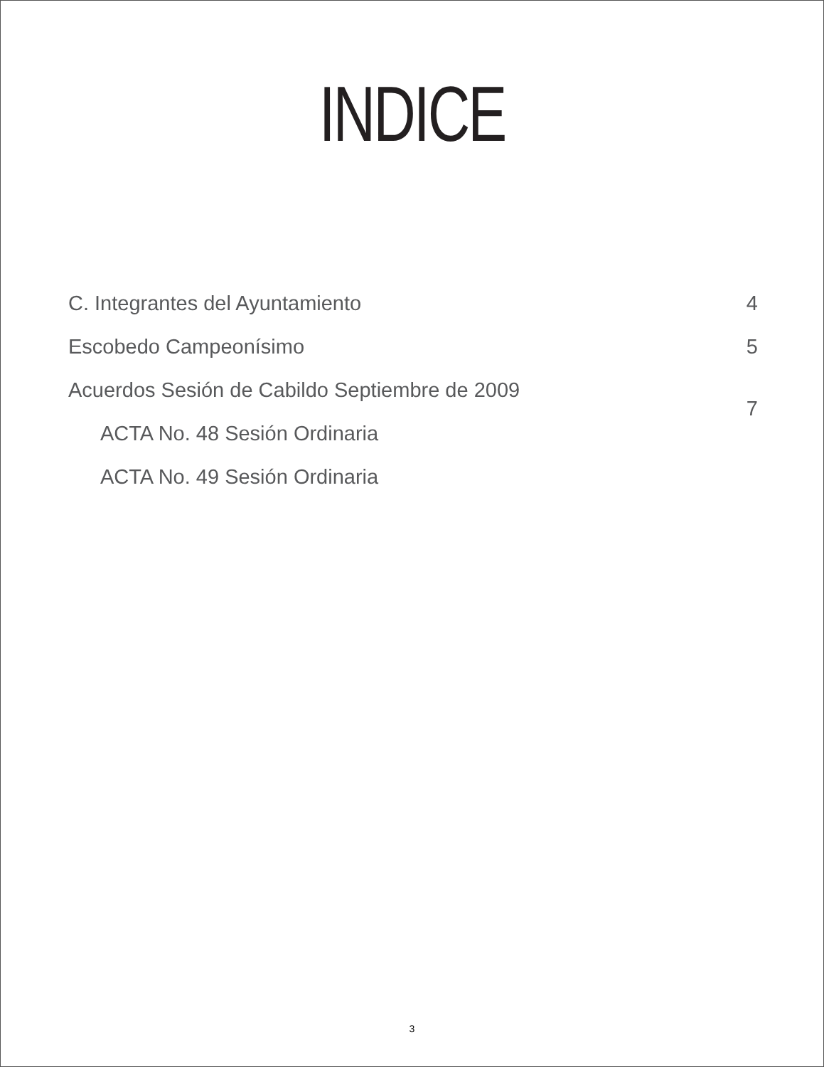INDICE
| C. Integrantes del Ayuntamiento | 4 |
| Escobedo Campeonísimo | 5 |
| Acuerdos Sesión de Cabildo Septiembre de 2009 | 7 |
| ACTA No. 48 Sesión Ordinaria | |
| ACTA No. 49 Sesión Ordinaria | |
3